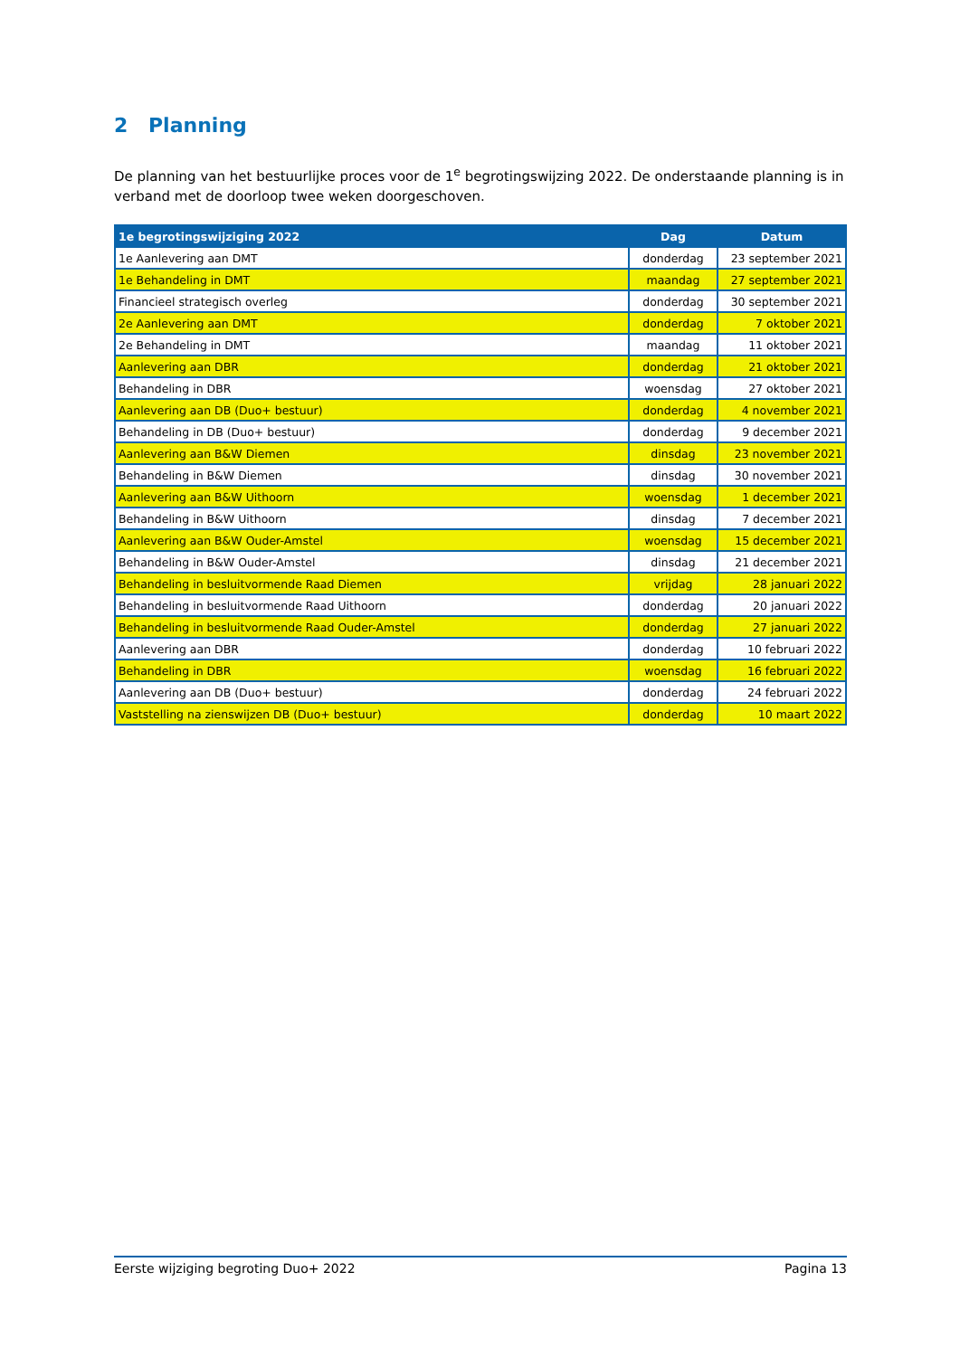2 Planning
De planning van het bestuurlijke proces voor de 1<sup>e</sup> begrotingswijzing 2022. De onderstaande planning is in verband met de doorloop twee weken doorgeschoven.
| 1e begrotingswijziging 2022 | Dag | Datum |
| --- | --- | --- |
| 1e Aanlevering aan DMT | donderdag | 23 september 2021 |
| 1e Behandeling in DMT | maandag | 27 september 2021 |
| Financieel strategisch overleg | donderdag | 30 september 2021 |
| 2e Aanlevering aan DMT | donderdag | 7 oktober 2021 |
| 2e Behandeling in DMT | maandag | 11 oktober 2021 |
| Aanlevering aan DBR | donderdag | 21 oktober 2021 |
| Behandeling in DBR | woensdag | 27 oktober 2021 |
| Aanlevering aan DB (Duo+ bestuur) | donderdag | 4 november 2021 |
| Behandeling in DB (Duo+ bestuur) | donderdag | 9 december 2021 |
| Aanlevering aan B&W Diemen | dinsdag | 23 november 2021 |
| Behandeling in B&W Diemen | dinsdag | 30 november 2021 |
| Aanlevering aan B&W Uithoorn | woensdag | 1 december 2021 |
| Behandeling in B&W Uithoorn | dinsdag | 7 december 2021 |
| Aanlevering aan B&W Ouder-Amstel | woensdag | 15 december 2021 |
| Behandeling in B&W Ouder-Amstel | dinsdag | 21 december 2021 |
| Behandeling in besluitvormende Raad Diemen | vrijdag | 28 januari 2022 |
| Behandeling in besluitvormende Raad Uithoorn | donderdag | 20 januari 2022 |
| Behandeling in besluitvormende Raad Ouder-Amstel | donderdag | 27 januari 2022 |
| Aanlevering aan DBR | donderdag | 10 februari 2022 |
| Behandeling in DBR | woensdag | 16 februari 2022 |
| Aanlevering aan DB (Duo+ bestuur) | donderdag | 24 februari 2022 |
| Vaststelling na zienswijzen DB (Duo+ bestuur) | donderdag | 10 maart 2022 |
Eerste wijziging begroting Duo+ 2022 Pagina 13